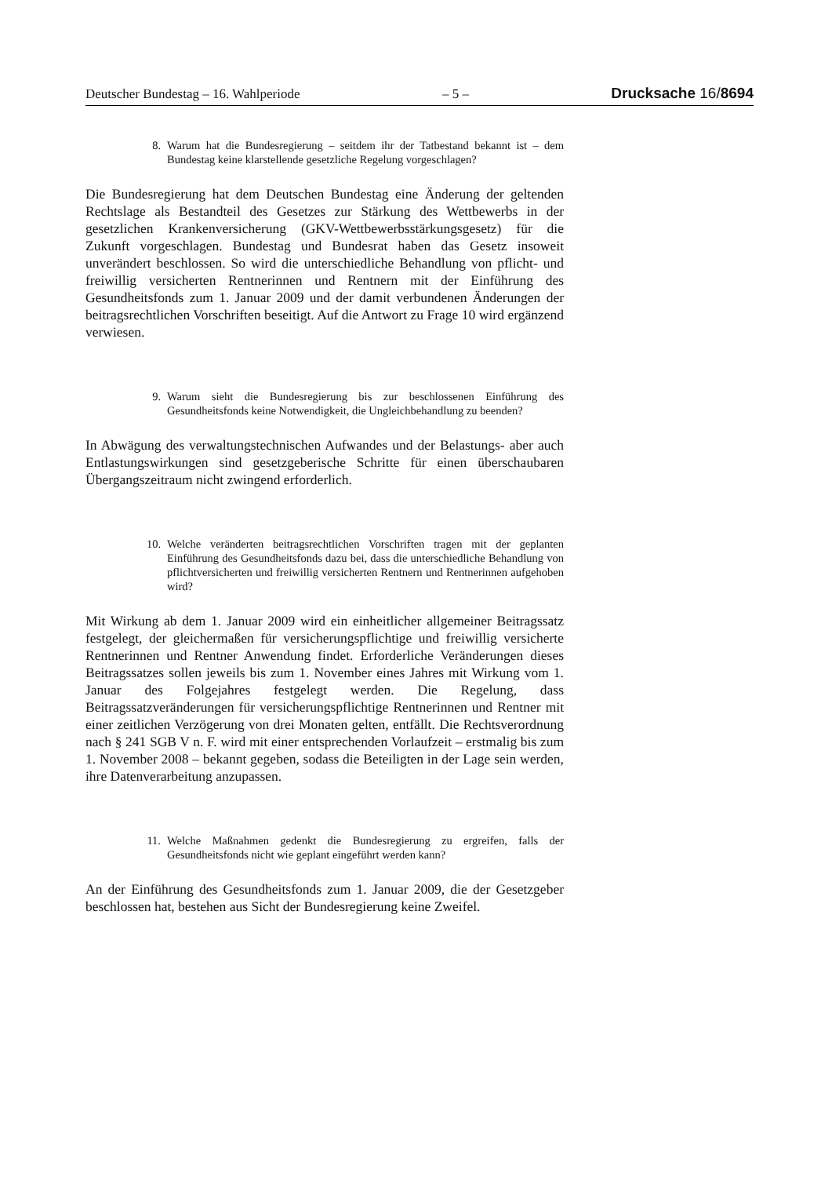Deutscher Bundestag – 16. Wahlperiode – 5 – Drucksache 16/8694
8. Warum hat die Bundesregierung – seitdem ihr der Tatbestand bekannt ist – dem Bundestag keine klarstellende gesetzliche Regelung vorgeschlagen?
Die Bundesregierung hat dem Deutschen Bundestag eine Änderung der geltenden Rechtslage als Bestandteil des Gesetzes zur Stärkung des Wettbewerbs in der gesetzlichen Krankenversicherung (GKV-Wettbewerbsstärkungsgesetz) für die Zukunft vorgeschlagen. Bundestag und Bundesrat haben das Gesetz insoweit unverändert beschlossen. So wird die unterschiedliche Behandlung von pflicht- und freiwillig versicherten Rentnerinnen und Rentnern mit der Einführung des Gesundheitsfonds zum 1. Januar 2009 und der damit verbundenen Änderungen der beitragsrechtlichen Vorschriften beseitigt. Auf die Antwort zu Frage 10 wird ergänzend verwiesen.
9. Warum sieht die Bundesregierung bis zur beschlossenen Einführung des Gesundheitsfonds keine Notwendigkeit, die Ungleichbehandlung zu beenden?
In Abwägung des verwaltungstechnischen Aufwandes und der Belastungs- aber auch Entlastungswirkungen sind gesetzgeberische Schritte für einen überschaubaren Übergangszeitraum nicht zwingend erforderlich.
10. Welche veränderten beitragsrechtlichen Vorschriften tragen mit der geplanten Einführung des Gesundheitsfonds dazu bei, dass die unterschiedliche Behandlung von pflichtversicherten und freiwillig versicherten Rentnern und Rentnerinnen aufgehoben wird?
Mit Wirkung ab dem 1. Januar 2009 wird ein einheitlicher allgemeiner Beitragssatz festgelegt, der gleichermaßen für versicherungspflichtige und freiwillig versicherte Rentnerinnen und Rentner Anwendung findet. Erforderliche Veränderungen dieses Beitragssatzes sollen jeweils bis zum 1. November eines Jahres mit Wirkung vom 1. Januar des Folgejahres festgelegt werden. Die Regelung, dass Beitragssatzveränderungen für versicherungspflichtige Rentnerinnen und Rentner mit einer zeitlichen Verzögerung von drei Monaten gelten, entfällt. Die Rechtsverordnung nach § 241 SGB V n. F. wird mit einer entsprechenden Vorlaufzeit – erstmalig bis zum 1. November 2008 – bekannt gegeben, sodass die Beteiligten in der Lage sein werden, ihre Datenverarbeitung anzupassen.
11. Welche Maßnahmen gedenkt die Bundesregierung zu ergreifen, falls der Gesundheitsfonds nicht wie geplant eingeführt werden kann?
An der Einführung des Gesundheitsfonds zum 1. Januar 2009, die der Gesetzgeber beschlossen hat, bestehen aus Sicht der Bundesregierung keine Zweifel.